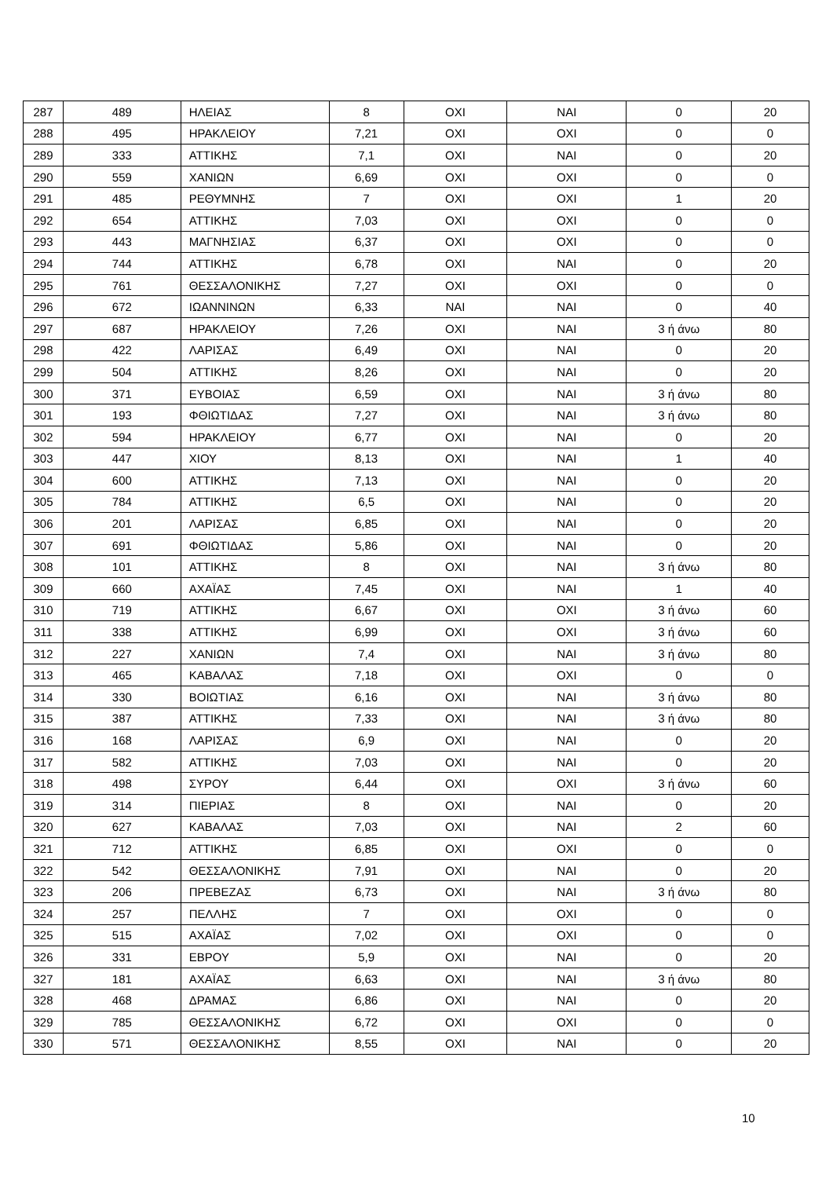| 287 | 489 | ΗΛΕΙΑΣ | 8 | ΟΧΙ | ΝΑΙ | 0 | 20 |
| 288 | 495 | ΗΡΑΚΛΕΙΟΥ | 7,21 | ΟΧΙ | ΟΧΙ | 0 | 0 |
| 289 | 333 | ΑΤΤΙΚΗΣ | 7,1 | ΟΧΙ | ΝΑΙ | 0 | 20 |
| 290 | 559 | ΧΑΝΙΩΝ | 6,69 | ΟΧΙ | ΟΧΙ | 0 | 0 |
| 291 | 485 | ΡΕΘΥΜΝΗΣ | 7 | ΟΧΙ | ΟΧΙ | 1 | 20 |
| 292 | 654 | ΑΤΤΙΚΗΣ | 7,03 | ΟΧΙ | ΟΧΙ | 0 | 0 |
| 293 | 443 | ΜΑΓΝΗΣΙΑΣ | 6,37 | ΟΧΙ | ΟΧΙ | 0 | 0 |
| 294 | 744 | ΑΤΤΙΚΗΣ | 6,78 | ΟΧΙ | ΝΑΙ | 0 | 20 |
| 295 | 761 | ΘΕΣΣΑΛΟΝΙΚΗΣ | 7,27 | ΟΧΙ | ΟΧΙ | 0 | 0 |
| 296 | 672 | ΙΩΑΝΝΙΝΩΝ | 6,33 | ΝΑΙ | ΝΑΙ | 0 | 40 |
| 297 | 687 | ΗΡΑΚΛΕΙΟΥ | 7,26 | ΟΧΙ | ΝΑΙ | 3 ή άνω | 80 |
| 298 | 422 | ΛΑΡΙΣΑΣ | 6,49 | ΟΧΙ | ΝΑΙ | 0 | 20 |
| 299 | 504 | ΑΤΤΙΚΗΣ | 8,26 | ΟΧΙ | ΝΑΙ | 0 | 20 |
| 300 | 371 | ΕΥΒΟΙΑΣ | 6,59 | ΟΧΙ | ΝΑΙ | 3 ή άνω | 80 |
| 301 | 193 | ΦΘΙΩΤΙΔΑΣ | 7,27 | ΟΧΙ | ΝΑΙ | 3 ή άνω | 80 |
| 302 | 594 | ΗΡΑΚΛΕΙΟΥ | 6,77 | ΟΧΙ | ΝΑΙ | 0 | 20 |
| 303 | 447 | ΧΙΟΥ | 8,13 | ΟΧΙ | ΝΑΙ | 1 | 40 |
| 304 | 600 | ΑΤΤΙΚΗΣ | 7,13 | ΟΧΙ | ΝΑΙ | 0 | 20 |
| 305 | 784 | ΑΤΤΙΚΗΣ | 6,5 | ΟΧΙ | ΝΑΙ | 0 | 20 |
| 306 | 201 | ΛΑΡΙΣΑΣ | 6,85 | ΟΧΙ | ΝΑΙ | 0 | 20 |
| 307 | 691 | ΦΘΙΩΤΙΔΑΣ | 5,86 | ΟΧΙ | ΝΑΙ | 0 | 20 |
| 308 | 101 | ΑΤΤΙΚΗΣ | 8 | ΟΧΙ | ΝΑΙ | 3 ή άνω | 80 |
| 309 | 660 | ΑΧΑΪΑΣ | 7,45 | ΟΧΙ | ΝΑΙ | 1 | 40 |
| 310 | 719 | ΑΤΤΙΚΗΣ | 6,67 | ΟΧΙ | ΟΧΙ | 3 ή άνω | 60 |
| 311 | 338 | ΑΤΤΙΚΗΣ | 6,99 | ΟΧΙ | ΟΧΙ | 3 ή άνω | 60 |
| 312 | 227 | ΧΑΝΙΩΝ | 7,4 | ΟΧΙ | ΝΑΙ | 3 ή άνω | 80 |
| 313 | 465 | ΚΑΒΑΛΑΣ | 7,18 | ΟΧΙ | ΟΧΙ | 0 | 0 |
| 314 | 330 | ΒΟΙΩΤΙΑΣ | 6,16 | ΟΧΙ | ΝΑΙ | 3 ή άνω | 80 |
| 315 | 387 | ΑΤΤΙΚΗΣ | 7,33 | ΟΧΙ | ΝΑΙ | 3 ή άνω | 80 |
| 316 | 168 | ΛΑΡΙΣΑΣ | 6,9 | ΟΧΙ | ΝΑΙ | 0 | 20 |
| 317 | 582 | ΑΤΤΙΚΗΣ | 7,03 | ΟΧΙ | ΝΑΙ | 0 | 20 |
| 318 | 498 | ΣΥΡΟΥ | 6,44 | ΟΧΙ | ΟΧΙ | 3 ή άνω | 60 |
| 319 | 314 | ΠΙΕΡΙΑΣ | 8 | ΟΧΙ | ΝΑΙ | 0 | 20 |
| 320 | 627 | ΚΑΒΑΛΑΣ | 7,03 | ΟΧΙ | ΝΑΙ | 2 | 60 |
| 321 | 712 | ΑΤΤΙΚΗΣ | 6,85 | ΟΧΙ | ΟΧΙ | 0 | 0 |
| 322 | 542 | ΘΕΣΣΑΛΟΝΙΚΗΣ | 7,91 | ΟΧΙ | ΝΑΙ | 0 | 20 |
| 323 | 206 | ΠΡΕΒΕΖΑΣ | 6,73 | ΟΧΙ | ΝΑΙ | 3 ή άνω | 80 |
| 324 | 257 | ΠΕΛΛΗΣ | 7 | ΟΧΙ | ΟΧΙ | 0 | 0 |
| 325 | 515 | ΑΧΑΪΑΣ | 7,02 | ΟΧΙ | ΟΧΙ | 0 | 0 |
| 326 | 331 | ΕΒΡΟΥ | 5,9 | ΟΧΙ | ΝΑΙ | 0 | 20 |
| 327 | 181 | ΑΧΑΪΑΣ | 6,63 | ΟΧΙ | ΝΑΙ | 3 ή άνω | 80 |
| 328 | 468 | ΔΡΑΜΑΣ | 6,86 | ΟΧΙ | ΝΑΙ | 0 | 20 |
| 329 | 785 | ΘΕΣΣΑΛΟΝΙΚΗΣ | 6,72 | ΟΧΙ | ΟΧΙ | 0 | 0 |
| 330 | 571 | ΘΕΣΣΑΛΟΝΙΚΗΣ | 8,55 | ΟΧΙ | ΝΑΙ | 0 | 20 |
10